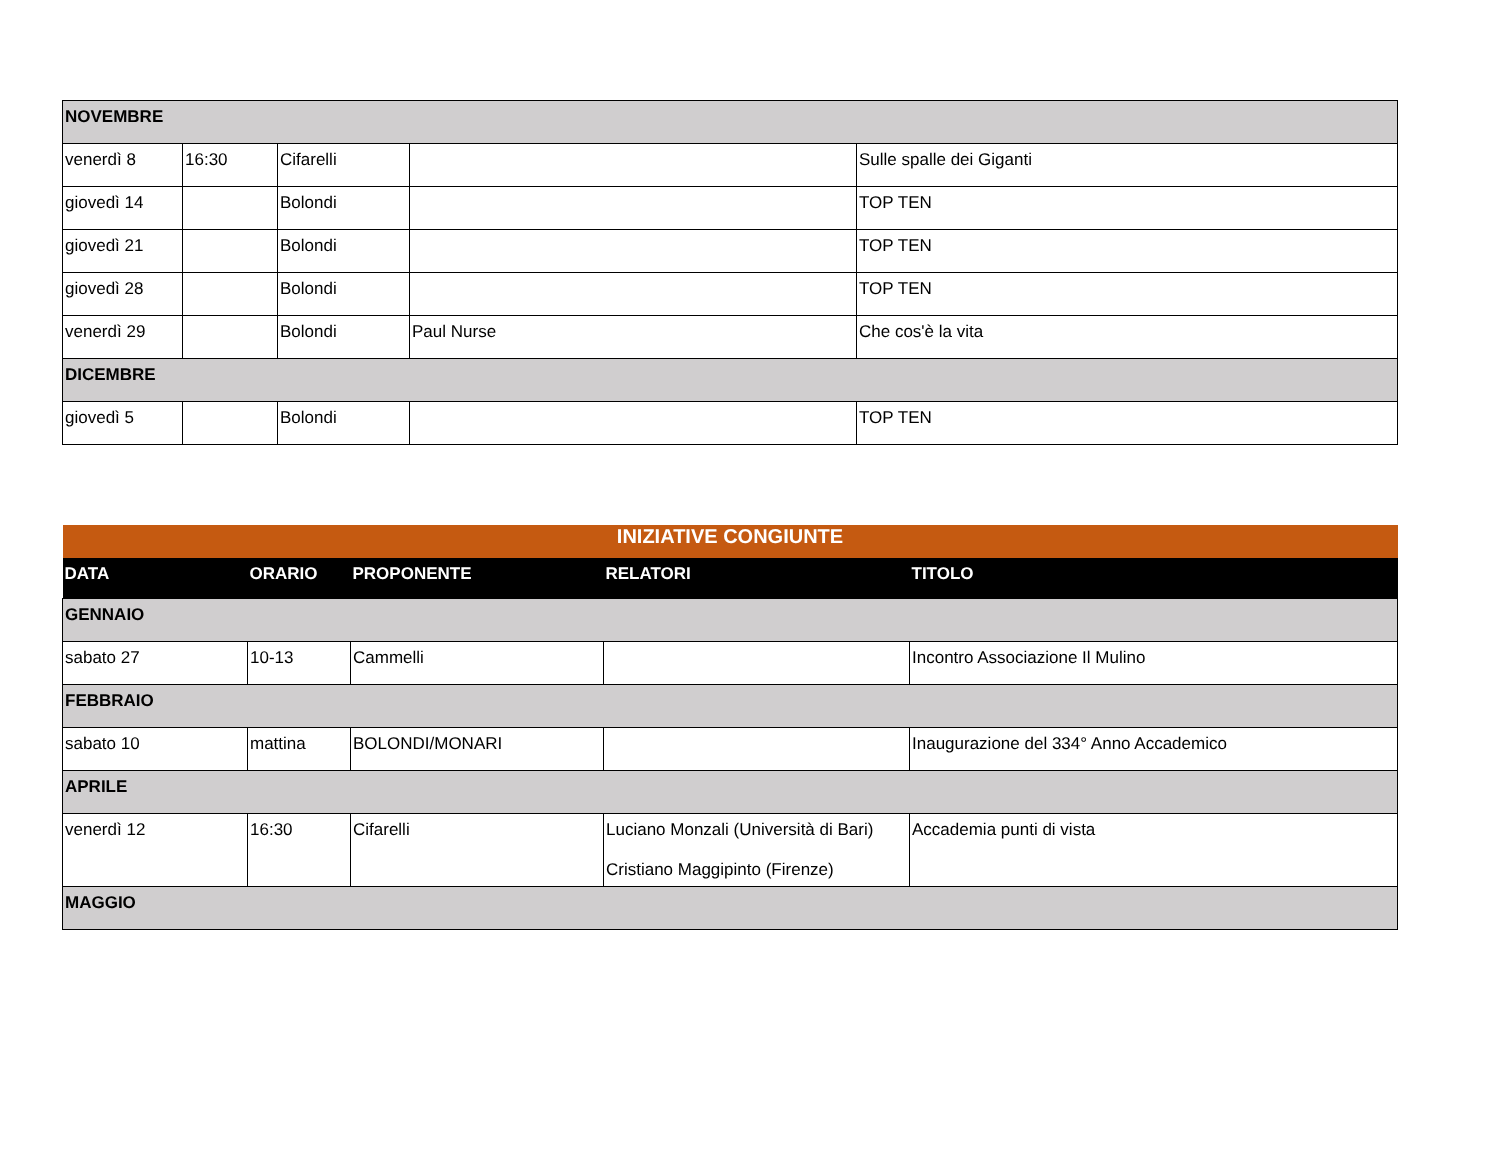| NOVEMBRE | | | | |
| venerdì 8 | 16:30 | Cifarelli | | Sulle spalle dei Giganti |
| giovedì 14 | | Bolondi | | TOP TEN |
| giovedì 21 | | Bolondi | | TOP TEN |
| giovedì 28 | | Bolondi | | TOP TEN |
| venerdì 29 | | Bolondi | Paul Nurse | Che cos'è la vita |
| DICEMBRE | | | | |
| giovedì 5 | | Bolondi | | TOP TEN |
| INIZIATIVE CONGIUNTE | | | | |
| DATA | ORARIO | PROPONENTE | RELATORI | TITOLO |
| GENNAIO | | | | |
| sabato 27 | 10-13 | Cammelli | | Incontro Associazione Il Mulino |
| FEBBRAIO | | | | |
| sabato 10 | mattina | BOLONDI/MONARI | | Inaugurazione del 334° Anno Accademico |
| APRILE | | | | |
| venerdì 12 | 16:30 | Cifarelli | Luciano Monzali (Università di Bari) Cristiano Maggipinto (Firenze) | Accademia punti di vista |
| MAGGIO | | | | |